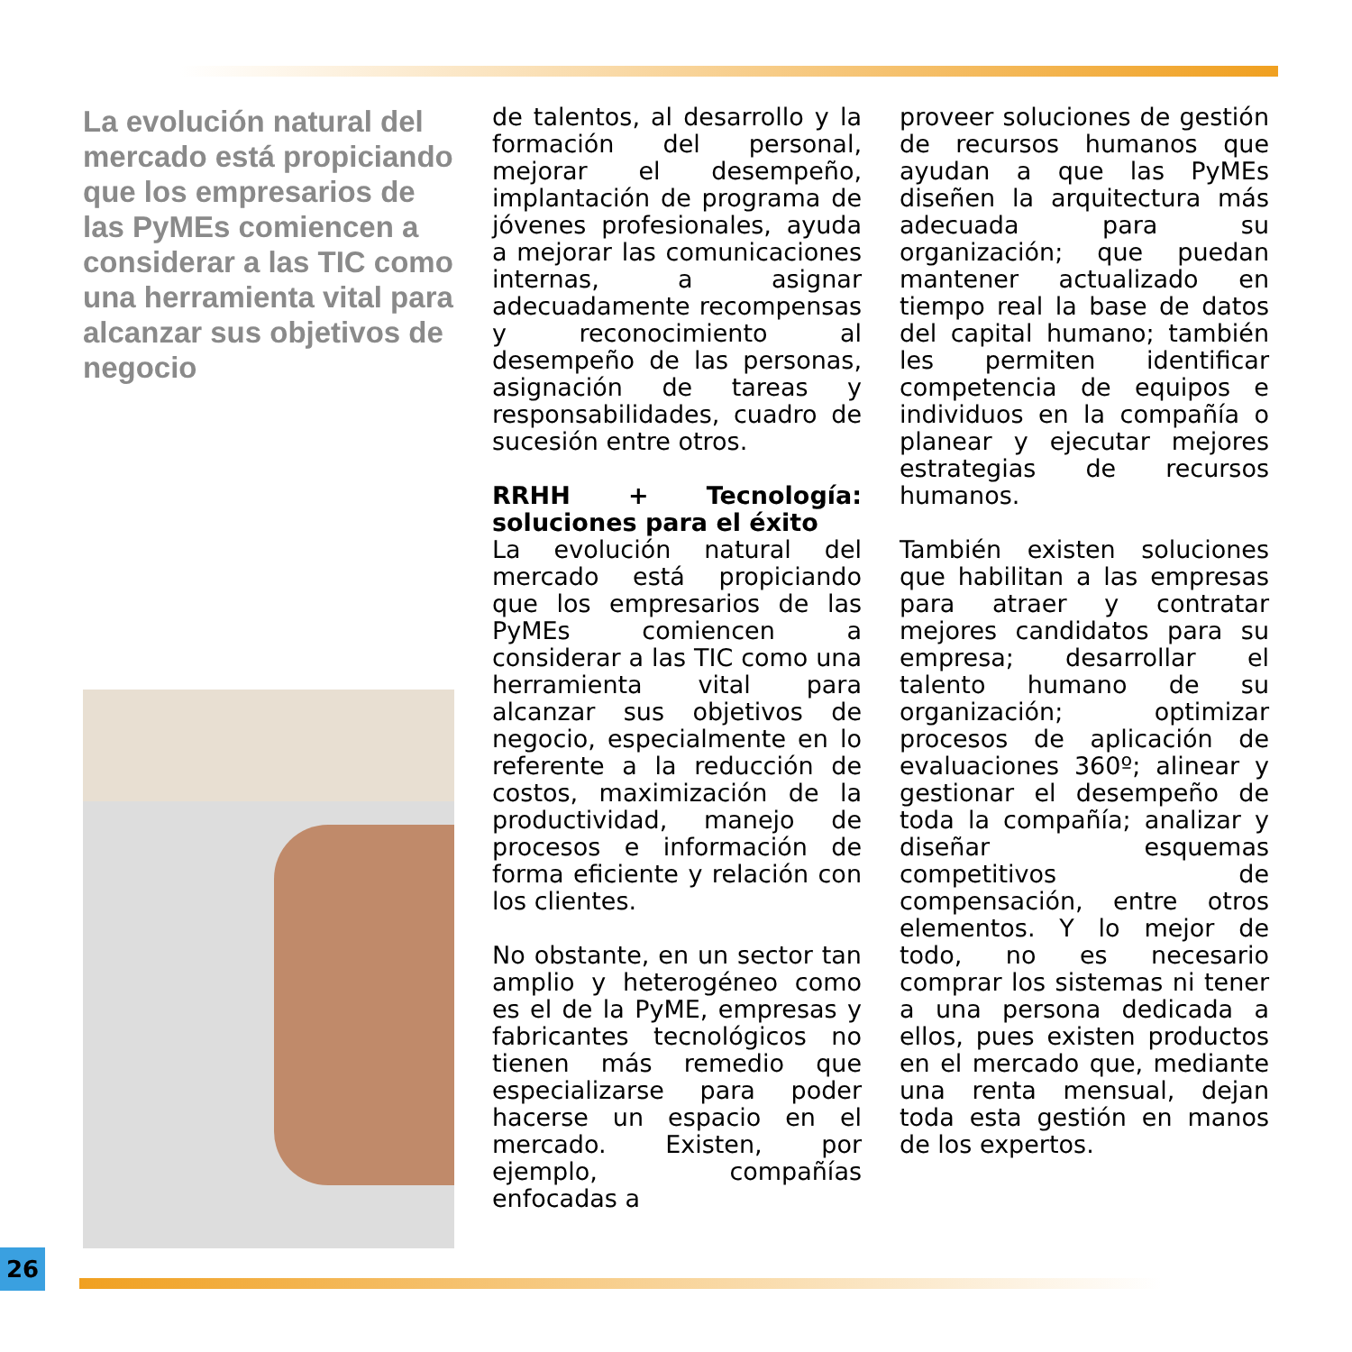La evolución natural del mercado está propiciando que los empresarios de las PyMEs comiencen a considerar a las TIC como una herramienta vital para alcanzar sus objetivos de negocio
de talentos, al desarrollo y la formación del personal, mejorar el desempeño, implantación de programa de jóvenes profesionales, ayuda a mejorar las comunicaciones internas, a asignar adecuadamente recompensas y reconocimiento al desempeño de las personas, asignación de tareas y responsabilidades, cuadro de sucesión entre otros.
RRHH + Tecnología: soluciones para el éxito
La evolución natural del mercado está propiciando que los empresarios de las PyMEs comiencen a considerar a las TIC como una herramienta vital para alcanzar sus objetivos de negocio, especialmente en lo referente a la reducción de costos, maximización de la productividad, manejo de procesos e información de forma eficiente y relación con los clientes.
No obstante, en un sector tan amplio y heterogéneo como es el de la PyME, empresas y fabricantes tecnológicos no tienen más remedio que especializarse para poder hacerse un espacio en el mercado. Existen, por ejemplo, compañías enfocadas a
proveer soluciones de gestión de recursos humanos que ayudan a que las PyMEs diseñen la arquitectura más adecuada para su organización; que puedan mantener actualizado en tiempo real la base de datos del capital humano; también les permiten identificar competencia de equipos e individuos en la compañía o planear y ejecutar mejores estrategias de recursos humanos.
También existen soluciones que habilitan a las empresas para atraer y contratar mejores candidatos para su empresa; desarrollar el talento humano de su organización; optimizar procesos de aplicación de evaluaciones 360º; alinear y gestionar el desempeño de toda la compañía; analizar y diseñar esquemas competitivos de compensación, entre otros elementos. Y lo mejor de todo, no es necesario comprar los sistemas ni tener a una persona dedicada a ellos, pues existen productos en el mercado que, mediante una renta mensual, dejan toda esta gestión en manos de los expertos.
26